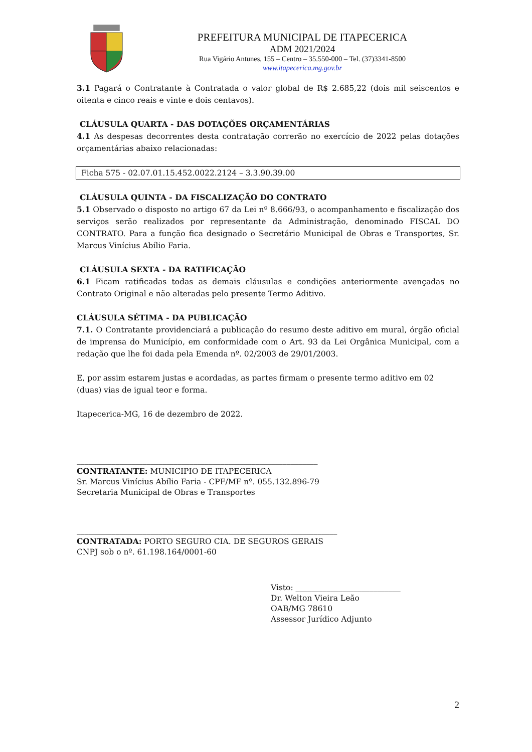PREFEITURA MUNICIPAL DE ITAPECERICA
ADM 2021/2024
Rua Vigário Antunes, 155 – Centro – 35.550-000 – Tel. (37)3341-8500
www.itapecerica.mg.gov.br
3.1 Pagará o Contratante à Contratada o valor global de R$ 2.685,22 (dois mil seiscentos e oitenta e cinco reais e vinte e dois centavos).
CLÁUSULA QUARTA - DAS DOTAÇÕES ORÇAMENTÁRIAS
4.1 As despesas decorrentes desta contratação correrão no exercício de 2022 pelas dotações orçamentárias abaixo relacionadas:
Ficha 575 - 02.07.01.15.452.0022.2124 – 3.3.90.39.00
CLÁUSULA QUINTA - DA FISCALIZAÇÃO DO CONTRATO
5.1 Observado o disposto no artigo 67 da Lei nº 8.666/93, o acompanhamento e fiscalização dos serviços serão realizados por representante da Administração, denominado FISCAL DO CONTRATO. Para a função fica designado o Secretário Municipal de Obras e Transportes, Sr. Marcus Vinícius Abílio Faria.
CLÁUSULA SEXTA - DA RATIFICAÇÃO
6.1 Ficam ratificadas todas as demais cláusulas e condições anteriormente avençadas no Contrato Original e não alteradas pelo presente Termo Aditivo.
CLÁUSULA SÉTIMA - DA PUBLICAÇÃO
7.1. O Contratante providenciará a publicação do resumo deste aditivo em mural, órgão oficial de imprensa do Município, em conformidade com o Art. 93 da Lei Orgânica Municipal, com a redação que lhe foi dada pela Emenda nº. 02/2003 de 29/01/2003.
E, por assim estarem justas e acordadas, as partes firmam o presente termo aditivo em 02 (duas) vias de igual teor e forma.
Itapecerica-MG, 16 de dezembro de 2022.
______________________________________________________________
CONTRATANTE: MUNICIPIO DE ITAPECERICA
Sr. Marcus Vinícius Abílio Faria - CPF/MF nº. 055.132.896-79
Secretaria Municipal de Obras e Transportes
___________________________________________________________________
CONTRATADA: PORTO SEGURO CIA. DE SEGUROS GERAIS
CNPJ sob o nº. 61.198.164/0001-60
Visto: ___________________________
Dr. Welton Vieira Leão
OAB/MG 78610
Assessor Jurídico Adjunto
2